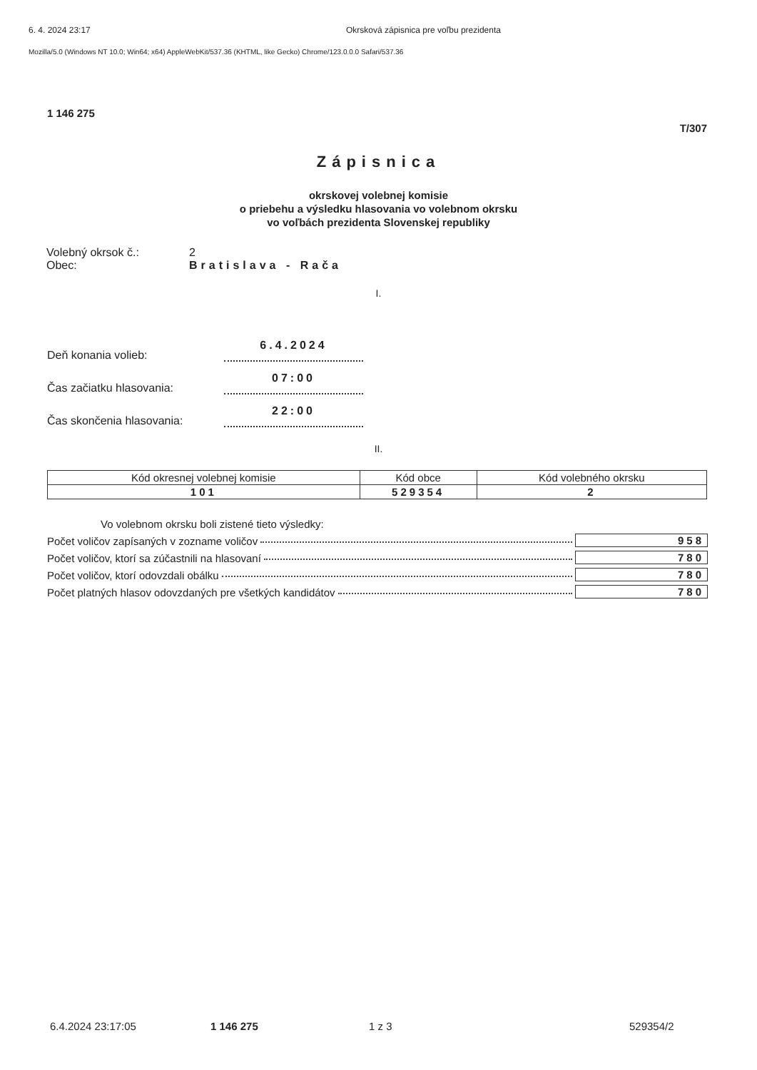6. 4. 2024 23:17 Okrsková zápisnica pre voľbu prezidenta
Mozilla/5.0 (Windows NT 10.0; Win64; x64) AppleWebKit/537.36 (KHTML, like Gecko) Chrome/123.0.0.0 Safari/537.36
1 146 275
T/307
Zápisnica
okrskovej volebnej komisie
o priebehu a výsledku hlasovania vo volebnom okrsku
vo voľbách prezidenta Slovenskej republiky
Volebný okrsok č.: 2
Obec: Bratislava - Rača
I.
Deň konania volieb: 6.4.2024
Čas začiatku hlasovania: 07:00
Čas skončenia hlasovania: 22:00
II.
| Kód okresnej volebnej komisie | Kód obce | Kód volebného okrsku |
| --- | --- | --- |
| 101 | 529354 | 2 |
Vo volebnom okrsku boli zistené tieto výsledky:
Počet voličov zapísaných v zozname voličov 958
Počet voličov, ktorí sa zúčastnili na hlasovaní 780
Počet voličov, ktorí odovzdali obálku 780
Počet platných hlasov odovzdaných pre všetkých kandidátov 780
6.4.2024 23:17:05 1 146 275 1 z 3 529354/2